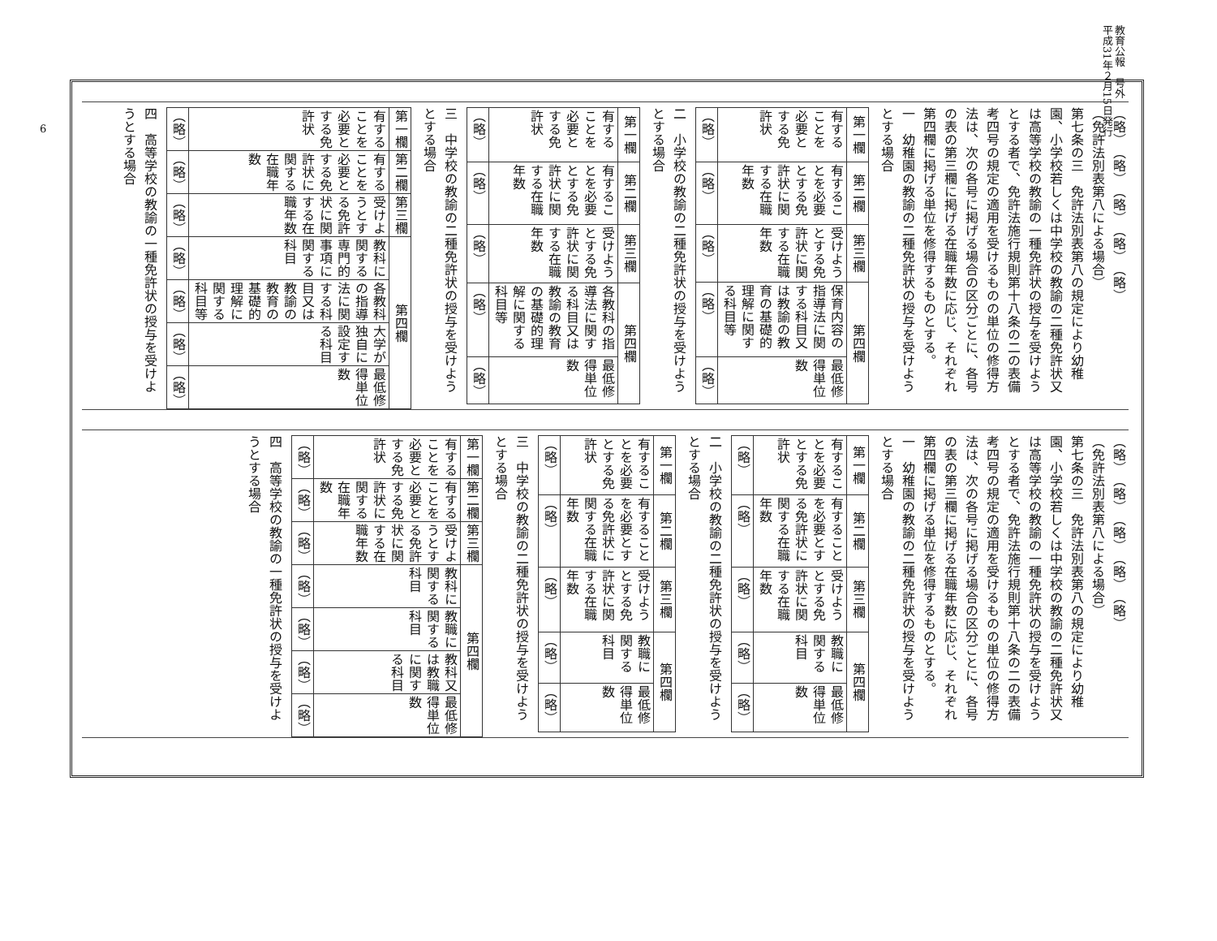教育公報　号外
平成31年２月15日発行
6
（略）　（略）　（略）　（略）　（略）
（免許法別表第八による場合）
第七条の三　免許法別表第八の規定により幼稚園、小学校若しくは中学校の教諭の二種免許状又は高等学校の教諭の一種免許状の授与を受けようとする者で、免許法施行規則第十八条の二の表備考四号の規定の適用を受けるものの単位の修得方法は、次の各号に掲げる場合の区分ごとに、各号の表の第三欄に掲げる在職年数に応じ、それぞれ第四欄に掲げる単位を修得するものとする。
一　幼稚園の教諭の二種免許状の授与を受けようとする場合
| 第一欄 | 第二欄 | 第三欄 | 第四欄 | |
| --- | --- | --- | --- | --- |
| 有することを必要とする免許状 | 有することを必要とする免許状に関する在職年数 | 受けようとする免許状に関する在職年数 | 保育内容の指導法に関する科目又は教諭の教育の基礎的理解に関する科目等 | 最低修得単位数 |
| （略） | （略） | （略） | （略） | （略） |
二　小学校の教諭の二種免許状の授与を受けようとする場合
| 第一欄 | 第二欄 | 第三欄 | 第四欄 | |
| --- | --- | --- | --- | --- |
| 有することを必要とする免許状 | 有することを必要とする免許状に関する在職年数 | 受けようとする免許状に関する在職年数 | 各教科の指導法に関する科目又は教諭の教育の基礎的理解に関する科目等 | 最低修得単位数 |
| （略） | （略） | （略） | （略） | （略） |
三　中学校の教諭の二種免許状の授与を受けようとする場合
| 第一欄 | 第二欄 | 第三欄 | 第四欄 | | | |
| --- | --- | --- | --- | --- | --- | --- |
| 有することを必要とする免許状 | 有することを必要とする免許状に関する在職年数 | 受けようとする免許状に関する在職年数 | 教科に関する専門的事項に関する科目 | 各教科の指導法に関する科目又は教諭の教育の基礎的理解に関する科目等 | 大学が独自に設定する科目 | 最低修得単位数 |
| （略） | （略） | （略） | （略） | （略） | （略） | （略） |
四　高等学校の教諭の一種免許状の授与を受けようとする場合
（略）　（略）　（略）　（略）　（略）
（免許法別表第八による場合）
第七条の三　免許法別表第八の規定により幼稚園、小学校若しくは中学校の教諭の二種免許状又は高等学校の教諭の一種免許状の授与を受けようとする者で、免許法施行規則第十八条の二の表備考四号の規定の適用を受けるものの単位の修得方法は、次の各号に掲げる場合の区分ごとに、各号の表の第三欄に掲げる在職年数に応じ、それぞれ第四欄に掲げる単位を修得するものとする。
一　幼稚園の教諭の二種免許状の授与を受けようとする場合
| 第一欄 | 第二欄 | 第三欄 | 第四欄 | |
| --- | --- | --- | --- | --- |
| 有することを必要とする免許状 | 有することを必要とする免許状に関する在職年数 | 受けようとする免許状に関する在職年数 | 教職に関する科目 | 最低修得単位数 |
| （略） | （略） | （略） | （略） | （略） |
二　小学校の教諭の二種免許状の授与を受けようとする場合
| 第一欄 | 第二欄 | 第三欄 | 第四欄 | |
| --- | --- | --- | --- | --- |
| 有することを必要とする免許状 | 有することを必要とする免許状に関する在職年数 | 受けようとする免許状に関する在職年数 | 教職に関する科目 | 最低修得単位数 |
| （略） | （略） | （略） | （略） | （略） |
三　中学校の教諭の二種免許状の授与を受けようとする場合
| 第一欄 | 第二欄 | 第三欄 | 第四欄 | | | |
| --- | --- | --- | --- | --- | --- | --- |
| 有することを必要とする免許状 | 有することを必要とする免許状に関する在職年数 | 受けようとする免許状に関する在職年数 | 教科に関する科目 | 教職に関する科目 | 教科又は教職に関する科目 | 最低修得単位数 |
| （略） | （略） | （略） | （略） | （略） | （略） | （略） |
四　高等学校の教諭の一種免許状の授与を受けようとする場合